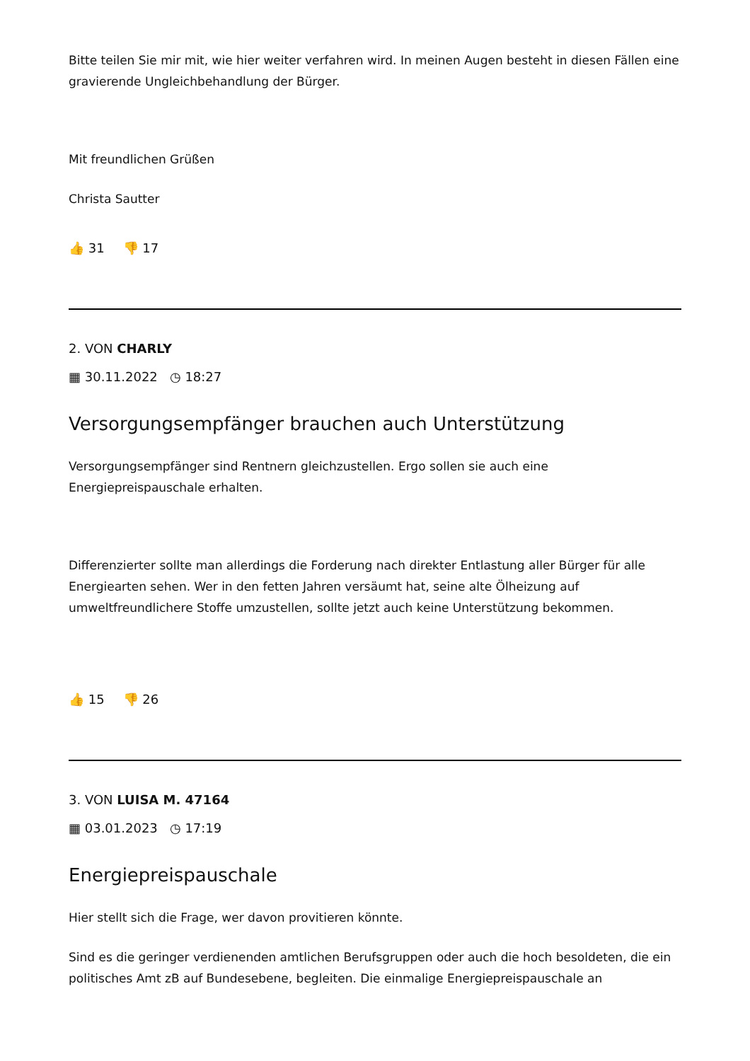Bitte teilen Sie mir mit, wie hier weiter verfahren wird. In meinen Augen besteht in diesen Fällen eine gravierende Ungleichbehandlung der Bürger.
Mit freundlichen Grüßen
Christa Sautter
👍 31 👎 17
2. VON CHARLY
▦ 30.11.2022 ◷ 18:27
Versorgungsempfänger brauchen auch Unterstützung
Versorgungsempfänger sind Rentnern gleichzustellen. Ergo sollen sie auch eine Energiepreispauschale erhalten.
Differenzierter sollte man allerdings die Forderung nach direkter Entlastung aller Bürger für alle Energiearten sehen. Wer in den fetten Jahren versäumt hat, seine alte Ölheizung auf umweltfreundlichere Stoffe umzustellen, sollte jetzt auch keine Unterstützung bekommen.
👍 15 👎 26
3. VON LUISA M. 47164
▦ 03.01.2023 ◷ 17:19
Energiepreispauschale
Hier stellt sich die Frage, wer davon provitieren könnte.
Sind es die geringer verdienenden amtlichen Berufsgruppen oder auch die hoch besoldeten, die ein politisches Amt zB auf Bundesebene, begleiten. Die einmalige Energiepreispauschale an